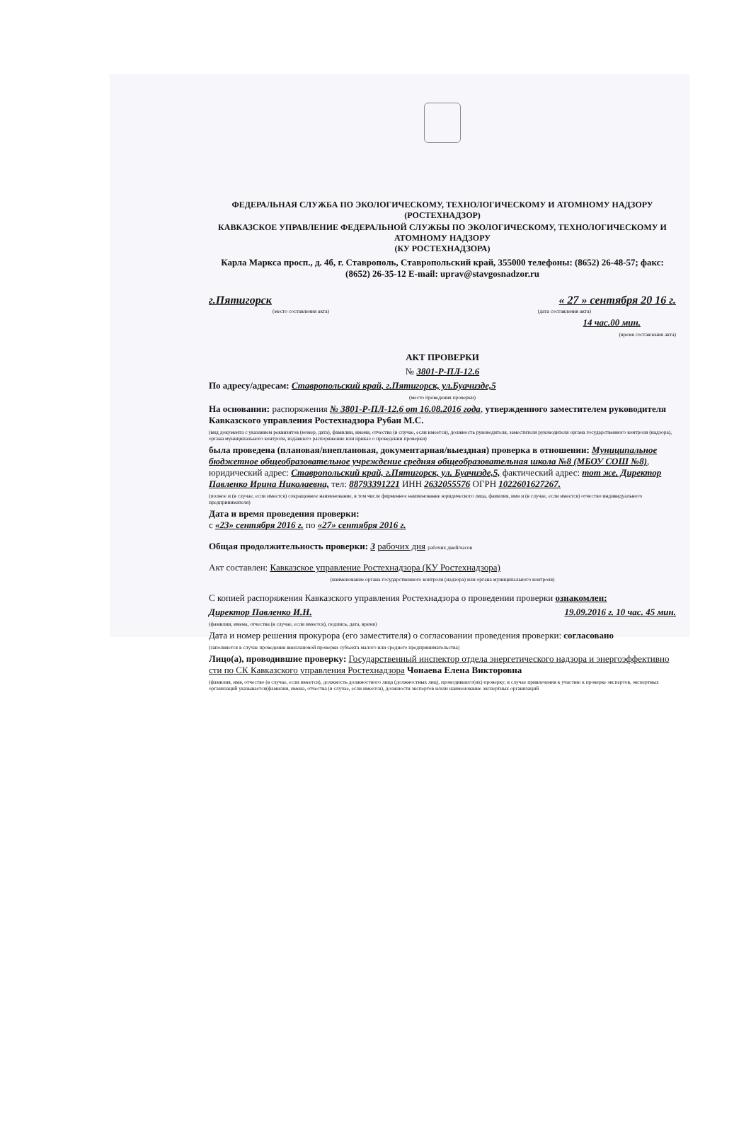ФЕДЕРАЛЬНАЯ СЛУЖБА ПО ЭКОЛОГИЧЕСКОМУ, ТЕХНОЛОГИЧЕСКОМУ И АТОМНОМУ НАДЗОРУ
(РОСТЕХНАДЗОР)
КАВКАЗСКОЕ УПРАВЛЕНИЕ ФЕДЕРАЛЬНОЙ СЛУЖБЫ ПО ЭКОЛОГИЧЕСКОМУ, ТЕХНОЛОГИЧЕСКОМУ И АТОМНОМУ НАДЗОРУ
(КУ РОСТЕХНАДЗОРА)
Карла Маркса просп., д. 4б, г. Ставрополь, Ставропольский край, 355000 телефоны: (8652) 26-48-57; факс: (8652) 26-35-12 E-mail: uprav@stavgosnadzor.ru
г.Пятигорск « 27 » сентября 20 16 г.
(место составления акта) (дата составления акта)
14 час.00 мин.
(время составления акта)
АКТ ПРОВЕРКИ
№ 3801-Р-ПЛ-12.6
По адресу/адресам: Ставропольский край, г.Пятигорск, ул.Буачизде,5
(место проведения проверки)
На основании: распоряжения № 3801-Р-ПЛ-12.6 от 16.08.2016 года, утвержденного заместителем руководителя Кавказского управления Ростехнадзора Рубан М.С.
(вид документа с указанием реквизитов (номер, дата), фамилии, имени, отчества (в случае, если имеется), должность руководителя, заместителя руководителя органа государственного контроля (надзора), органа муниципального контроля, издавшего распоряжение или приказ о проведении проверки)
была проведена (плановая/внеплановая, документарная/выездная) проверка в отношении: Муниципальное бюджетное общеобразовательное учреждение средняя общеобразовательная школа №8 (МБОУ СОШ №8), юридический адрес: Ставропольский край, г.Пятигорск, ул. Буачизде,5, фактический адрес: тот же. Директор Павленко Ирина Николаевна, тел: 88793391221 ИНН 2632055576 ОГРН 1022601627267.
(полное и (в случае, если имеется) сокращенное наименование, в том числе фирменное наименование юридического лица, фамилия, имя и (в случае, если имеется) отчество индивидуального предпринимателя)
Дата и время проведения проверки:
с «23» сентября 2016 г. по «27» сентября 2016 г.
Общая продолжительность проверки: 3 рабочих дня рабочих дней/часов
Акт составлен: Кавказское управление Ростехнадзора (КУ Ростехнадзора)
(наименование органа государственного контроля (надзора) или органа муниципального контроля)
С копией распоряжения Кавказского управления Ростехнадзора о проведении проверки ознакомлен:
Директор Павленко И.Н. 19.09.2016 г. 10 час. 45 мин.
(фамилии, имена, отчества (в случае, если имеется), подпись, дата, время)
Дата и номер решения прокурора (его заместителя) о согласовании проведения проверки: согласовано
(заполняется в случае проведения внеплановой проверки субъекта малого или среднего предпринимательства)
Лицо(а), проводившие проверку: Государственный инспектор отдела энергетического надзора и энергоэффективно сти по СК Кавказского управления Ростехнадзора Чонаева Елена Викторовна
(фамилия, имя, отчество (в случае, если имеется), должность должностного лица (должностных лиц), проводившего(их) проверку; в случае привлечения к участию к проверке экспертов, экспертных организаций указывается(фамилии, имена, отчества (в случае, если имеется), должности экспертов и/или наименование экспертных организаций